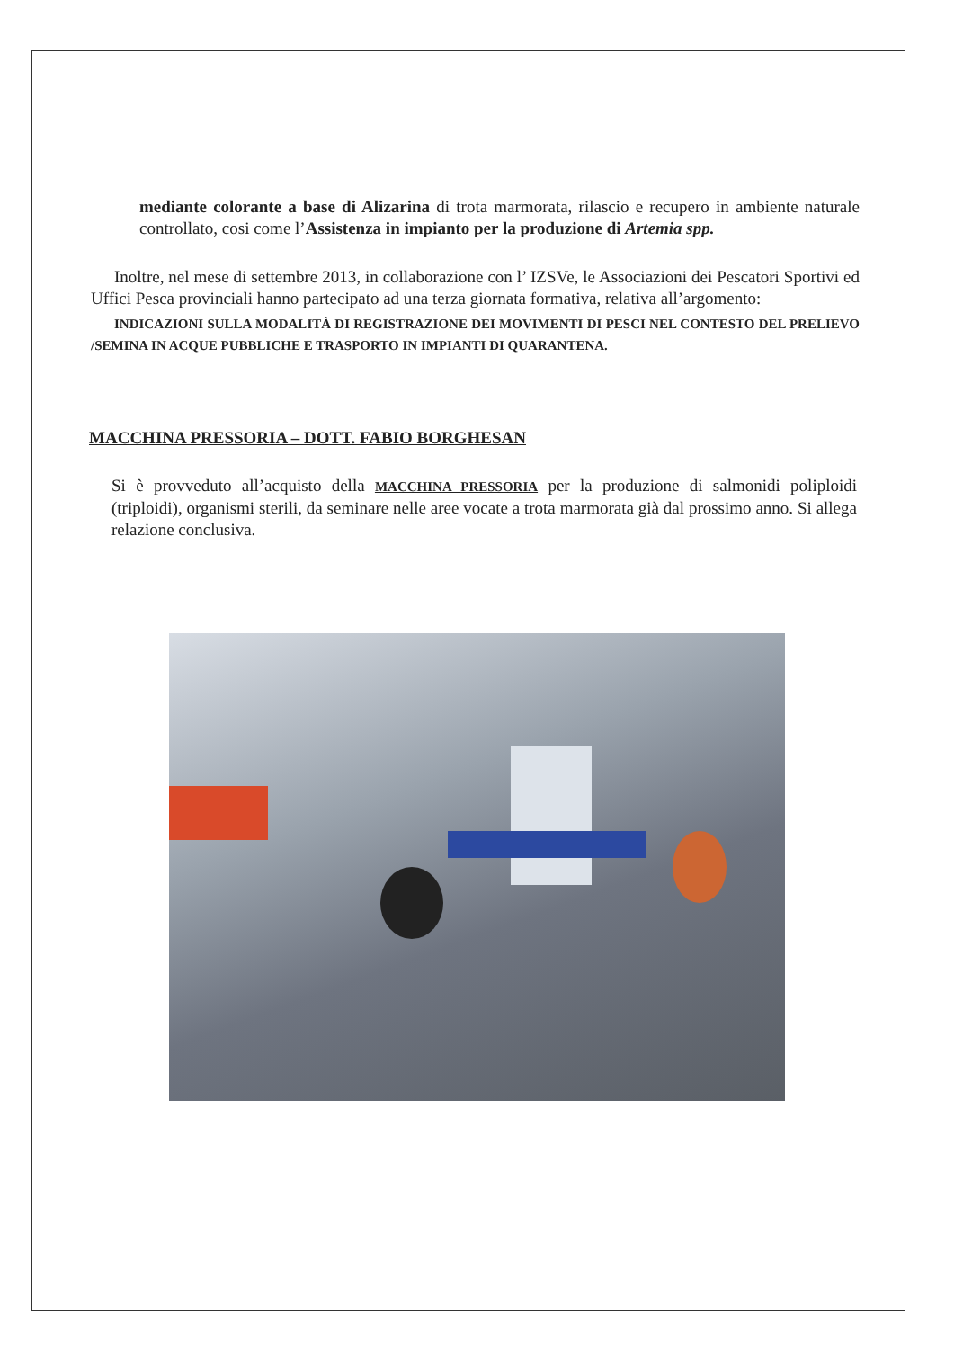mediante colorante a base di Alizarina di trota marmorata, rilascio e recupero in ambiente naturale controllato, cosi come l’Assistenza in impianto per la produzione di Artemia spp.
Inoltre, nel mese di settembre 2013, in collaborazione con l’ IZSVe, le Associazioni dei Pescatori Sportivi ed Uffici Pesca provinciali hanno partecipato ad una terza giornata formativa, relativa all’argomento:
INDICAZIONI SULLA MODALITÀ DI REGISTRAZIONE DEI MOVIMENTI DI PESCI NEL CONTESTO DEL PRELIEVO /SEMINA IN ACQUE PUBBLICHE E TRASPORTO IN IMPIANTI DI QUARANTENA.
MACCHINA PRESSORIA – DOTT. FABIO BORGHESAN
Si è provveduto all’acquisto della MACCHINA PRESSORIA per la produzione di salmonidi poliploidi (triploidi), organismi sterili, da seminare nelle aree vocate a trota marmorata già dal prossimo anno. Si allega relazione conclusiva.